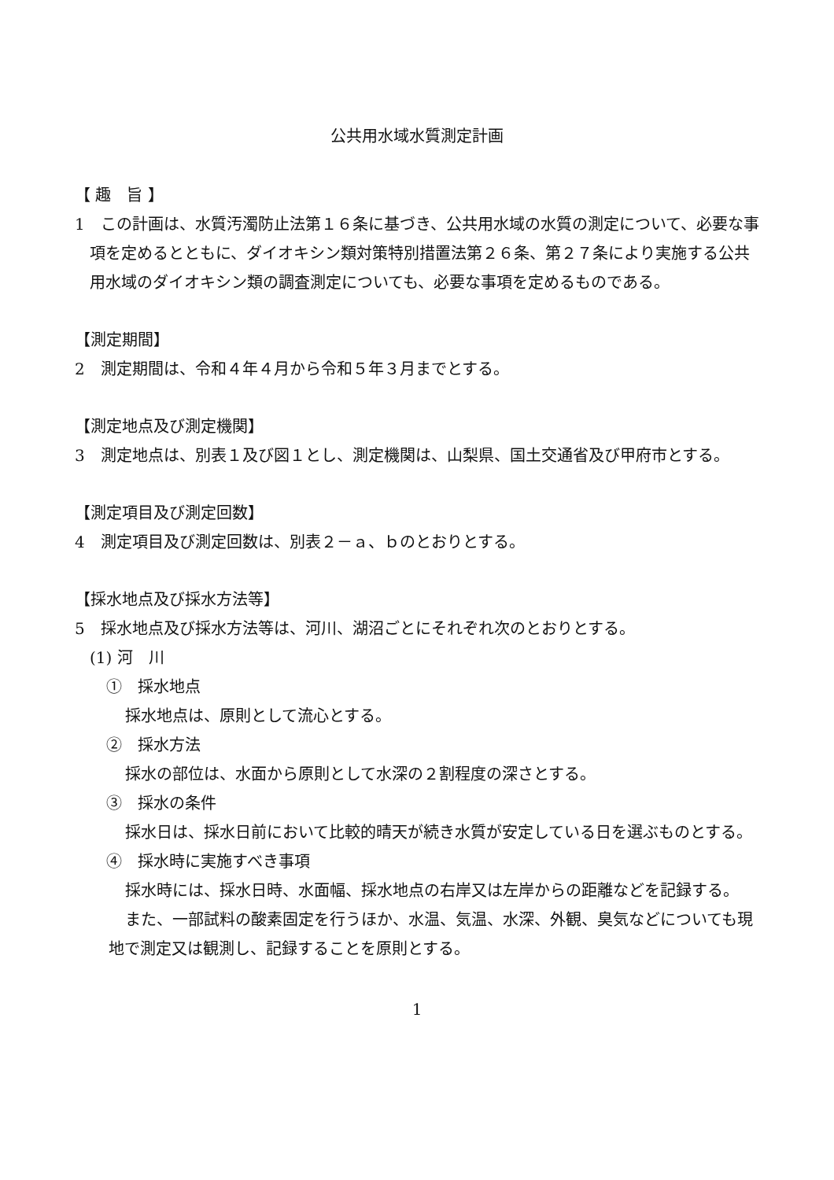公共用水域水質測定計画
【 趣　旨 】
1　この計画は、水質汚濁防止法第１６条に基づき、公共用水域の水質の測定について、必要な事項を定めるとともに、ダイオキシン類対策特別措置法第２６条、第２７条により実施する公共用水域のダイオキシン類の調査測定についても、必要な事項を定めるものである。
【測定期間】
2　測定期間は、令和４年４月から令和５年３月までとする。
【測定地点及び測定機関】
3　測定地点は、別表１及び図１とし、測定機関は、山梨県、国土交通省及び甲府市とする。
【測定項目及び測定回数】
4　測定項目及び測定回数は、別表２－ａ、ｂのとおりとする。
【採水地点及び採水方法等】
5　採水地点及び採水方法等は、河川、湖沼ごとにそれぞれ次のとおりとする。
(1) 河　川
①　採水地点
採水地点は、原則として流心とする。
②　採水方法
採水の部位は、水面から原則として水深の２割程度の深さとする。
③　採水の条件
採水日は、採水日前において比較的晴天が続き水質が安定している日を選ぶものとする。
④　採水時に実施すべき事項
採水時には、採水日時、水面幅、採水地点の右岸又は左岸からの距離などを記録する。
また、一部試料の酸素固定を行うほか、水温、気温、水深、外観、臭気などについても現地で測定又は観測し、記録することを原則とする。
1